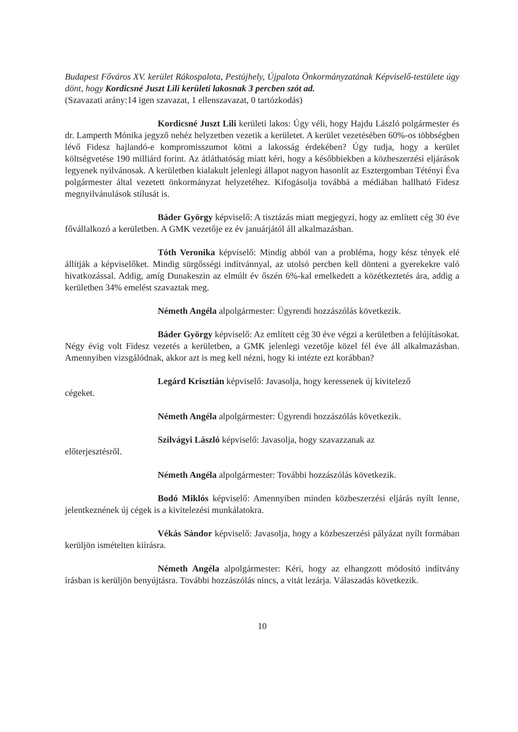Budapest Főváros XV. kerület Rákospalota, Pestújhely, Újpalota Önkormányzatának Képviselő-testülete úgy dönt, hogy Kordicsné Juszt Lili kerületi lakosnak 3 percben szót ad.
(Szavazati arány:14 igen szavazat, 1 ellenszavazat, 0 tartózkodás)
Kordicsné Juszt Lili kerületi lakos: Úgy véli, hogy Hajdu László polgármester és dr. Lamperth Mónika jegyző nehéz helyzetben vezetik a kerületet. A kerület vezetésében 60%-os többségben lévő Fidesz hajlandó-e kompromisszumot kötni a lakosság érdekében? Úgy tudja, hogy a kerület költségvetése 190 milliárd forint. Az átláthatóság miatt kéri, hogy a későbbiekben a közbeszerzési eljárások legyenek nyilvánosak. A kerületben kialakult jelenlegi állapot nagyon hasonlít az Esztergomban Tétényi Éva polgármester által vezetett önkormányzat helyzetéhez. Kifogásolja továbbá a médiában hallható Fidesz megnyilvánulások stílusát is.
Báder György képviselő: A tisztázás miatt megjegyzi, hogy az említett cég 30 éve fővállalkozó a kerületben. A GMK vezetője ez év januárjától áll alkalmazásban.
Tóth Veronika képviselő: Mindig abból van a probléma, hogy kész tények elé állítják a képviselőket. Mindig sürgősségi indítvánnyal, az utolsó percben kell dönteni a gyerekekre való hivatkozással. Addig, amíg Dunakeszin az elmúlt év őszén 6%-kal emelkedett a közétkeztetés ára, addig a kerületben 34% emelést szavaztak meg.
Németh Angéla alpolgármester: Ügyrendi hozzászólás következik.
Báder György képviselő: Az említett cég 30 éve végzi a kerületben a felújításokat. Négy évig volt Fidesz vezetés a kerületben, a GMK jelenlegi vezetője közel fél éve áll alkalmazásban. Amennyiben vizsgálódnak, akkor azt is meg kell nézni, hogy ki intézte ezt korábban?
cégeket.
Legárd Krisztián képviselő: Javasolja, hogy keressenek új kivitelező
Németh Angéla alpolgármester: Ügyrendi hozzászólás következik.
előterjesztésről.
Szilvágyi László képviselő: Javasolja, hogy szavazzanak az
Németh Angéla alpolgármester: További hozzászólás következik.
Bodó Miklós képviselő: Amennyiben minden közbeszerzési eljárás nyílt lenne, jelentkeznének új cégek is a kivitelezési munkálatokra.
Vékás Sándor képviselő: Javasolja, hogy a közbeszerzési pályázat nyílt formában kerüljön ismételten kiírásra.
Németh Angéla alpolgármester: Kéri, hogy az elhangzott módosító indítvány írásban is kerüljön benyújtásra. További hozzászólás nincs, a vitát lezárja. Válaszadás következik.
10